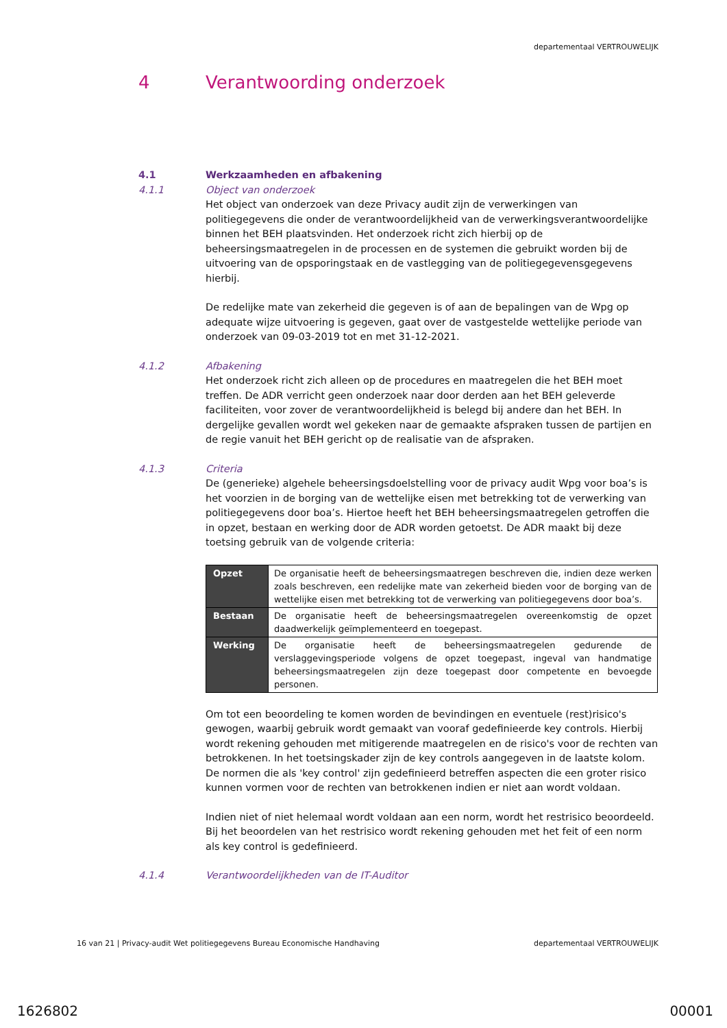departementaal VERTROUWELIJK
4 Verantwoording onderzoek
4.1 Werkzaamheden en afbakening
4.1.1 Object van onderzoek
Het object van onderzoek van deze Privacy audit zijn de verwerkingen van politiegegevens die onder de verantwoordelijkheid van de verwerkingsverantwoordelijke binnen het BEH plaatsvinden. Het onderzoek richt zich hierbij op de beheersingsmaatregelen in de processen en de systemen die gebruikt worden bij de uitvoering van de opsporingstaak en de vastlegging van de politiegegevensgegevens hierbij.
De redelijke mate van zekerheid die gegeven is of aan de bepalingen van de Wpg op adequate wijze uitvoering is gegeven, gaat over de vastgestelde wettelijke periode van onderzoek van 09-03-2019 tot en met 31-12-2021.
4.1.2 Afbakening
Het onderzoek richt zich alleen op de procedures en maatregelen die het BEH moet treffen. De ADR verricht geen onderzoek naar door derden aan het BEH geleverde faciliteiten, voor zover de verantwoordelijkheid is belegd bij andere dan het BEH. In dergelijke gevallen wordt wel gekeken naar de gemaakte afspraken tussen de partijen en de regie vanuit het BEH gericht op de realisatie van de afspraken.
4.1.3 Criteria
De (generieke) algehele beheersingsdoelstelling voor de privacy audit Wpg voor boa’s is het voorzien in de borging van de wettelijke eisen met betrekking tot de verwerking van politiegegevens door boa’s. Hiertoe heeft het BEH beheersingsmaatregelen getroffen die in opzet, bestaan en werking door de ADR worden getoetst. De ADR maakt bij deze toetsing gebruik van de volgende criteria:
| Opzet | De organisatie heeft de beheersingsmaatregen beschreven die, indien deze werken zoals beschreven, een redelijke mate van zekerheid bieden voor de borging van de wettelijke eisen met betrekking tot de verwerking van politiegegevens door boa’s. |
| Bestaan | De organisatie heeft de beheersingsmaatregelen overeenkomstig de opzet daadwerkelijk geïmplementeerd en toegepast. |
| Werking | De organisatie heeft de beheersingsmaatregelen gedurende de verslaggevingsperiode volgens de opzet toegepast, ingeval van handmatige beheersingsmaatregelen zijn deze toegepast door competente en bevoegde personen. |
Om tot een beoordeling te komen worden de bevindingen en eventuele (rest)risico's gewogen, waarbij gebruik wordt gemaakt van vooraf gedefinieerde key controls. Hierbij wordt rekening gehouden met mitigerende maatregelen en de risico's voor de rechten van betrokkenen. In het toetsingskader zijn de key controls aangegeven in de laatste kolom. De normen die als 'key control' zijn gedefinieerd betreffen aspecten die een groter risico kunnen vormen voor de rechten van betrokkenen indien er niet aan wordt voldaan.
Indien niet of niet helemaal wordt voldaan aan een norm, wordt het restrisico beoordeeld. Bij het beoordelen van het restrisico wordt rekening gehouden met het feit of een norm als key control is gedefinieerd.
4.1.4 Verantwoordelijkheden van de IT-Auditor
16 van 21 | Privacy-audit Wet politiegegevens Bureau Economische Handhaving departementaal VERTROUWELIJK
1626802 00001